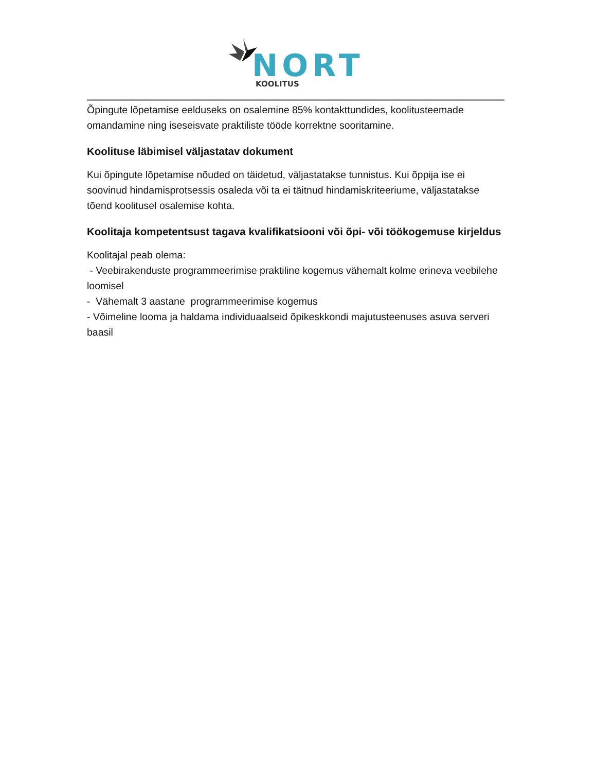NORT
KOOLITUS
Õpingute lõpetamise eelduseks on osalemine 85% kontakttundides, koolitusteemade omandamine ning iseseisvate praktiliste tööde korrektne sooritamine.
Koolituse läbimisel väljastatav dokument
Kui õpingute lõpetamise nõuded on täidetud, väljastatakse tunnistus. Kui õppija ise ei soovinud hindamisprotsessis osaleda või ta ei täitnud hindamiskriteeriume, väljastatakse tõend koolitusel osalemise kohta.
Koolitaja kompetentsust tagava kvalifikatsiooni või õpi- või töökogemuse kirjeldus
Koolitajal peab olema:
- Veebirakenduste programmeerimise praktiline kogemus vähemalt kolme erineva veebilehe loomisel
- Vähemalt 3 aastane programmeerimise kogemus
- Võimeline looma ja haldama individuaalseid õpikeskkondi majutusteenuses asuva serveri baasil